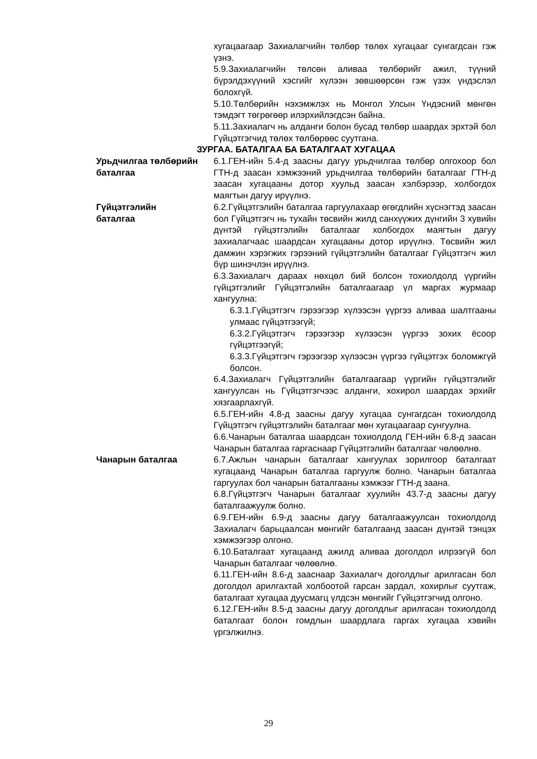хугацаагаар Захиалагчийн төлбөр төлөх хугацааг сунгагдсан гэж үзнэ.
5.9.Захиалагчийн төлсөн аливаа төлбөрийг ажил, түүний бүрэлдэхүүний хэсгийг хүлээн зөвшөөрсөн гэж үзэх үндэслэл болохгүй.
5.10.Төлбөрийн нэхэмжлэх нь Монгол Улсын Үндэсний мөнгөн тэмдэгт төгрөгөөр илэрхийлэгдсэн байна.
5.11.Захиалагч нь алданги болон бусад төлбөр шаардах эрхтэй бол Гүйцэтгэгчид төлөх төлбөрөөс суутгана.
ЗУРГАА. БАТАЛГАА БА БАТАЛГААТ ХУГАЦАА
Урьдчилгаа төлбөрийн баталгаа
6.1.ГЕН-ийн 5.4-д заасны дагуу урьдчилгаа төлбөр олгохоор бол ГТН-д заасан хэмжээний урьдчилгаа төлбөрийн баталгааг ГТН-д заасан хугацааны дотор хуульд заасан хэлбэрээр, холбогдох маягтын дагуу ирүүлнэ.
Гүйцэтгэлийн
баталгаа
6.2.Гүйцэтгэлийн баталгаа гаргуулахаар өгөгдлийн хүснэгтэд заасан бол Гүйцэтгэгч нь тухайн төсвийн жилд санхүүжих дүнгийн 3 хувийн дүнтэй гүйцэтгэлийн баталгааг холбогдох маягтын дагуу захиалагчаас шаардсан хугацааны дотор ирүүлнэ. Төсвийн жил дамжин хэрэгжих гэрээний гүйцэтгэлийн баталгааг Гүйцэтгэгч жил бүр шинэчлэн ирүүлнэ.
6.3.Захиалагч дараах нөхцөл бий болсон тохиолдолд үүргийн гүйцэтгэлийг Гүйцэтгэлийн баталгаагаар үл маргах журмаар хангуулна:
6.3.1.Гүйцэтгэгч гэрээгээр хүлээсэн үүргээ аливаа шалтгааны улмаас гүйцэтгээгүй;
6.3.2.Гүйцэтгэгч гэрээгээр хүлээсэн үүргээ зохих ёсоор гүйцэтгээгүй;
6.3.3.Гүйцэтгэгч гэрээгээр хүлээсэн үүргээ гүйцэтгэх боломжгүй болсон.
6.4.Захиалагч Гүйцэтгэлийн баталгаагаар үүргийн гүйцэтгэлийг хангуулсан нь Гүйцэтгэгчээс алданги, хохирол шаардах эрхийг хязгаарлахгүй.
6.5.ГЕН-ийн 4.8-д заасны дагуу хугацаа сунгагдсан тохиолдолд Гүйцэтгэгч гүйцэтгэлийн баталгааг мөн хугацаагаар сунгуулна.
6.6.Чанарын баталгаа шаардсан тохиолдолд ГЕН-ийн 6.8-д заасан Чанарын баталгаа гаргаснаар Гүйцэтгэлийн баталгааг чөлөөлнө.
Чанарын баталгаа 6.7.Ажлын чанарын баталгааг хангуулах зорилгоор баталгаат хугацаанд Чанарын баталгаа гаргуулж болно. Чанарын баталгаа гаргуулах бол чанарын баталгааны хэмжээг ГТН-д заана.
6.8.Гүйцэтгэгч Чанарын баталгааг хуулийн 43.7-д заасны дагуу баталгаажуулж болно.
6.9.ГЕН-ийн 6.9-д заасны дагуу баталгаажуулсан тохиолдолд Захиалагч барьцаалсан мөнгийг баталгаанд заасан дүнтэй тэнцэх хэмжээгээр олгоно.
6.10.Баталгаат хугацаанд ажилд аливаа доголдол илрээгүй бол Чанарын баталгааг чөлөөлнө.
6.11.ГЕН-ийн 8.6-д зааснаар Захиалагч доголдлыг арилгасан бол доголдол арилгахтай холбоотой гарсан зардал, хохирлыг суутгаж, баталгаат хугацаа дуусмагц үлдсэн мөнгийг Гүйцэтгэгчид олгоно.
6.12.ГЕН-ийн 8.5-д заасны дагуу доголдлыг арилгасан тохиолдолд баталгаат болон гомдлын шаардлага гаргах хугацаа хэвийн үргэлжилнэ.
29